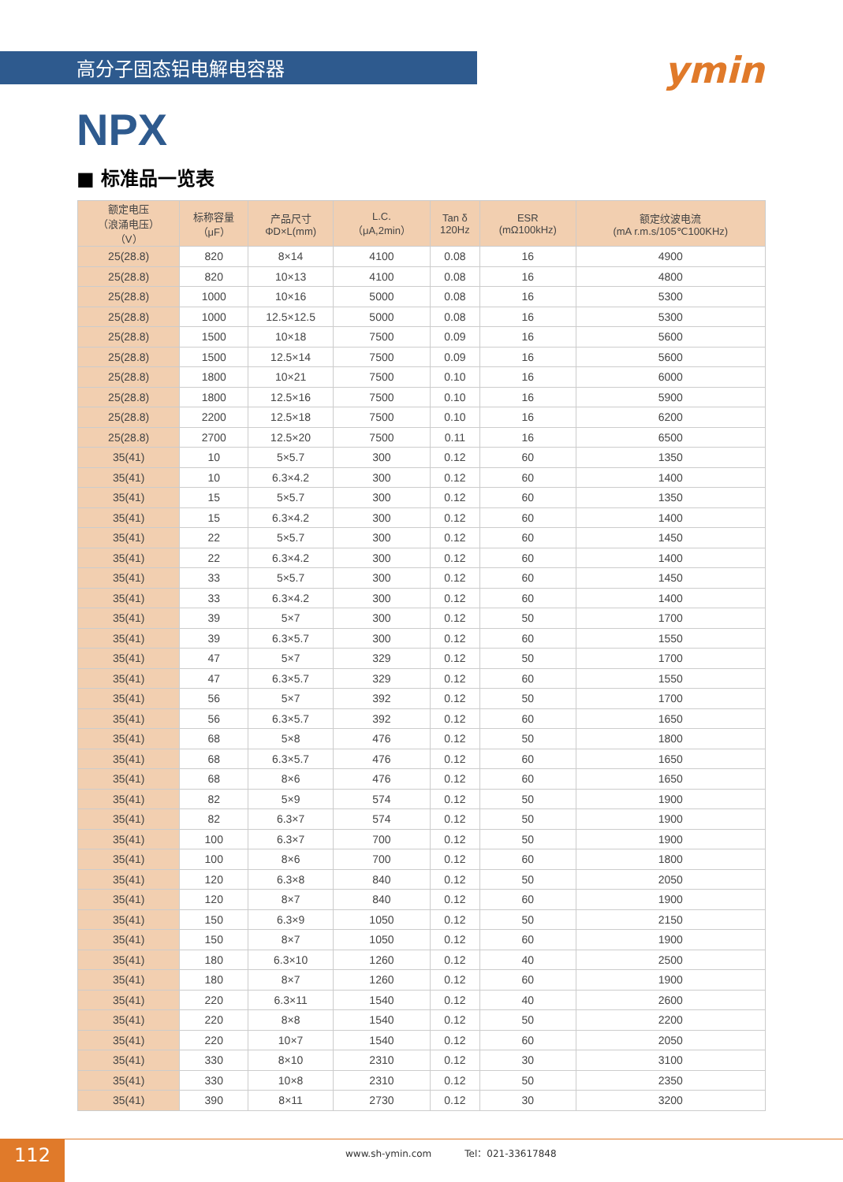高分子固态铝电解电容器
ymin
NPX
■ 标准品一览表
| 额定电压 （浪涌电压） （V） | 标称容量 （μF） | 产品尺寸 ΦD×L(mm) | L.C. （μA,2min） | Tan δ 120Hz | ESR (mΩ100kHz) | 额定纹波电流 (mA r.m.s/105℃100KHz) |
| --- | --- | --- | --- | --- | --- | --- |
| 25(28.8) | 820 | 8×14 | 4100 | 0.08 | 16 | 4900 |
| 25(28.8) | 820 | 10×13 | 4100 | 0.08 | 16 | 4800 |
| 25(28.8) | 1000 | 10×16 | 5000 | 0.08 | 16 | 5300 |
| 25(28.8) | 1000 | 12.5×12.5 | 5000 | 0.08 | 16 | 5300 |
| 25(28.8) | 1500 | 10×18 | 7500 | 0.09 | 16 | 5600 |
| 25(28.8) | 1500 | 12.5×14 | 7500 | 0.09 | 16 | 5600 |
| 25(28.8) | 1800 | 10×21 | 7500 | 0.10 | 16 | 6000 |
| 25(28.8) | 1800 | 12.5×16 | 7500 | 0.10 | 16 | 5900 |
| 25(28.8) | 2200 | 12.5×18 | 7500 | 0.10 | 16 | 6200 |
| 25(28.8) | 2700 | 12.5×20 | 7500 | 0.11 | 16 | 6500 |
| 35(41) | 10 | 5×5.7 | 300 | 0.12 | 60 | 1350 |
| 35(41) | 10 | 6.3×4.2 | 300 | 0.12 | 60 | 1400 |
| 35(41) | 15 | 5×5.7 | 300 | 0.12 | 60 | 1350 |
| 35(41) | 15 | 6.3×4.2 | 300 | 0.12 | 60 | 1400 |
| 35(41) | 22 | 5×5.7 | 300 | 0.12 | 60 | 1450 |
| 35(41) | 22 | 6.3×4.2 | 300 | 0.12 | 60 | 1400 |
| 35(41) | 33 | 5×5.7 | 300 | 0.12 | 60 | 1450 |
| 35(41) | 33 | 6.3×4.2 | 300 | 0.12 | 60 | 1400 |
| 35(41) | 39 | 5×7 | 300 | 0.12 | 50 | 1700 |
| 35(41) | 39 | 6.3×5.7 | 300 | 0.12 | 60 | 1550 |
| 35(41) | 47 | 5×7 | 329 | 0.12 | 50 | 1700 |
| 35(41) | 47 | 6.3×5.7 | 329 | 0.12 | 60 | 1550 |
| 35(41) | 56 | 5×7 | 392 | 0.12 | 50 | 1700 |
| 35(41) | 56 | 6.3×5.7 | 392 | 0.12 | 60 | 1650 |
| 35(41) | 68 | 5×8 | 476 | 0.12 | 50 | 1800 |
| 35(41) | 68 | 6.3×5.7 | 476 | 0.12 | 60 | 1650 |
| 35(41) | 68 | 8×6 | 476 | 0.12 | 60 | 1650 |
| 35(41) | 82 | 5×9 | 574 | 0.12 | 50 | 1900 |
| 35(41) | 82 | 6.3×7 | 574 | 0.12 | 50 | 1900 |
| 35(41) | 100 | 6.3×7 | 700 | 0.12 | 50 | 1900 |
| 35(41) | 100 | 8×6 | 700 | 0.12 | 60 | 1800 |
| 35(41) | 120 | 6.3×8 | 840 | 0.12 | 50 | 2050 |
| 35(41) | 120 | 8×7 | 840 | 0.12 | 60 | 1900 |
| 35(41) | 150 | 6.3×9 | 1050 | 0.12 | 50 | 2150 |
| 35(41) | 150 | 8×7 | 1050 | 0.12 | 60 | 1900 |
| 35(41) | 180 | 6.3×10 | 1260 | 0.12 | 40 | 2500 |
| 35(41) | 180 | 8×7 | 1260 | 0.12 | 60 | 1900 |
| 35(41) | 220 | 6.3×11 | 1540 | 0.12 | 40 | 2600 |
| 35(41) | 220 | 8×8 | 1540 | 0.12 | 50 | 2200 |
| 35(41) | 220 | 10×7 | 1540 | 0.12 | 60 | 2050 |
| 35(41) | 330 | 8×10 | 2310 | 0.12 | 30 | 3100 |
| 35(41) | 330 | 10×8 | 2310 | 0.12 | 50 | 2350 |
| 35(41) | 390 | 8×11 | 2730 | 0.12 | 30 | 3200 |
112
www.sh-ymin.com Tel：021-33617848